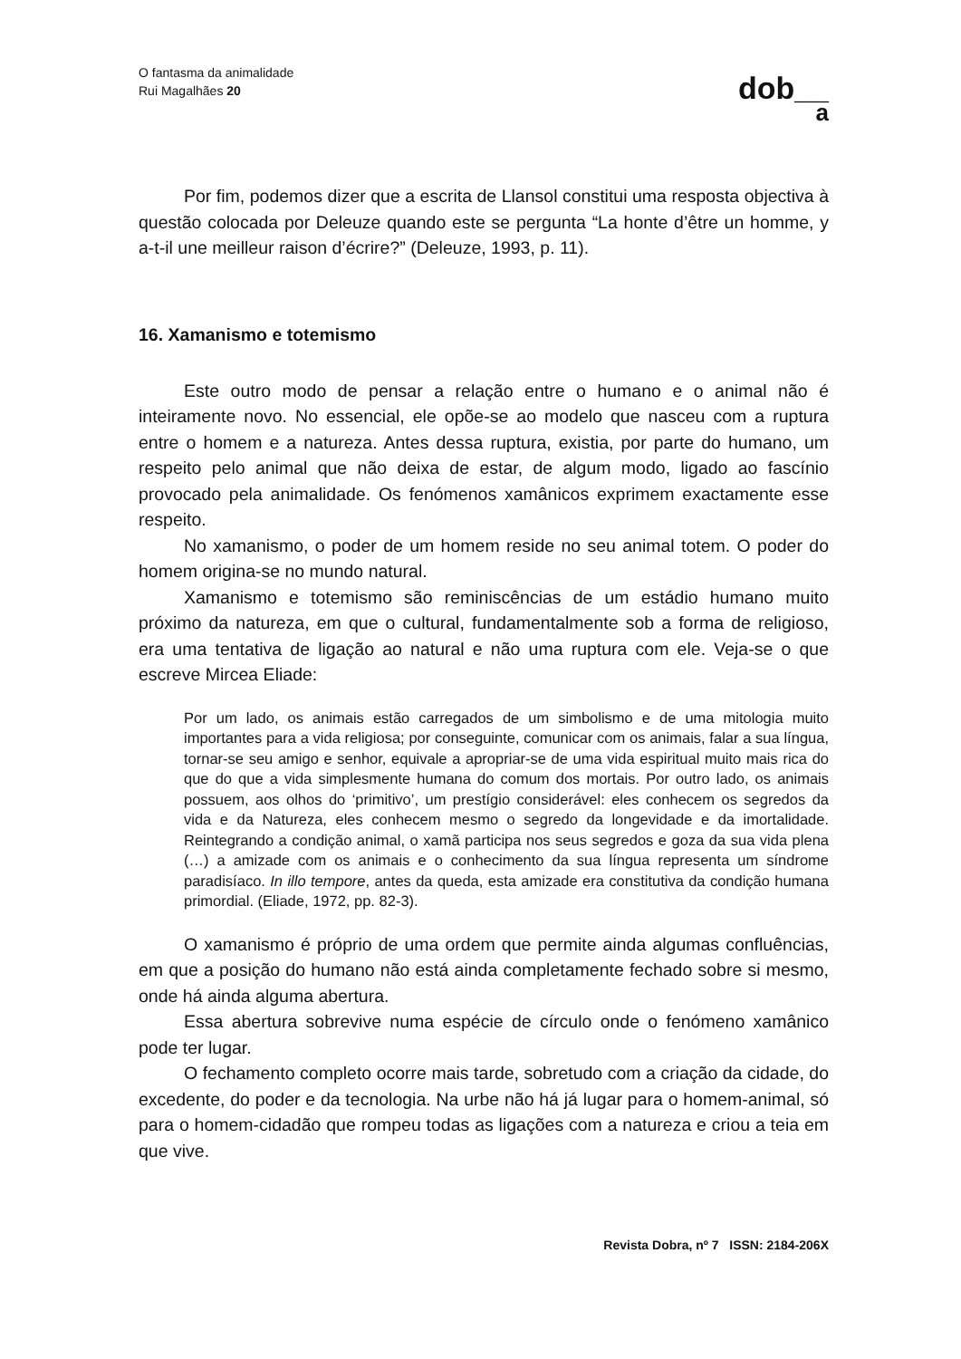O fantasma da animalidade
Rui Magalhães 20
dob__
a
Por fim, podemos dizer que a escrita de Llansol constitui uma resposta objectiva à questão colocada por Deleuze quando este se pergunta “La honte d’être un homme, y a-t-il une meilleur raison d’écrire?” (Deleuze, 1993, p. 11).
16. Xamanismo e totemismo
Este outro modo de pensar a relação entre o humano e o animal não é inteiramente novo. No essencial, ele opõe-se ao modelo que nasceu com a ruptura entre o homem e a natureza. Antes dessa ruptura, existia, por parte do humano, um respeito pelo animal que não deixa de estar, de algum modo, ligado ao fascínio provocado pela animalidade. Os fenómenos xamânicos exprimem exactamente esse respeito.
No xamanismo, o poder de um homem reside no seu animal totem. O poder do homem origina-se no mundo natural.
Xamanismo e totemismo são reminiscências de um estádio humano muito próximo da natureza, em que o cultural, fundamentalmente sob a forma de religioso, era uma tentativa de ligação ao natural e não uma ruptura com ele. Veja-se o que escreve Mircea Eliade:
Por um lado, os animais estão carregados de um simbolismo e de uma mitologia muito importantes para a vida religiosa; por conseguinte, comunicar com os animais, falar a sua língua, tornar-se seu amigo e senhor, equivale a apropriar-se de uma vida espiritual muito mais rica do que do que a vida simplesmente humana do comum dos mortais. Por outro lado, os animais possuem, aos olhos do ‘primitivo’, um prestígio considerável: eles conhecem os segredos da vida e da Natureza, eles conhecem mesmo o segredo da longevidade e da imortalidade. Reintegrando a condição animal, o xamã participa nos seus segredos e goza da sua vida plena (…) a amizade com os animais e o conhecimento da sua língua representa um síndrome paradisíaco. In illo tempore, antes da queda, esta amizade era constitutiva da condição humana primordial. (Eliade, 1972, pp. 82-3).
O xamanismo é próprio de uma ordem que permite ainda algumas confluências, em que a posição do humano não está ainda completamente fechado sobre si mesmo, onde há ainda alguma abertura.
Essa abertura sobrevive numa espécie de círculo onde o fenómeno xamânico pode ter lugar.
O fechamento completo ocorre mais tarde, sobretudo com a criação da cidade, do excedente, do poder e da tecnologia. Na urbe não há já lugar para o homem-animal, só para o homem-cidadão que rompeu todas as ligações com a natureza e criou a teia em que vive.
Revista Dobra, nº 7 ISSN: 2184-206X